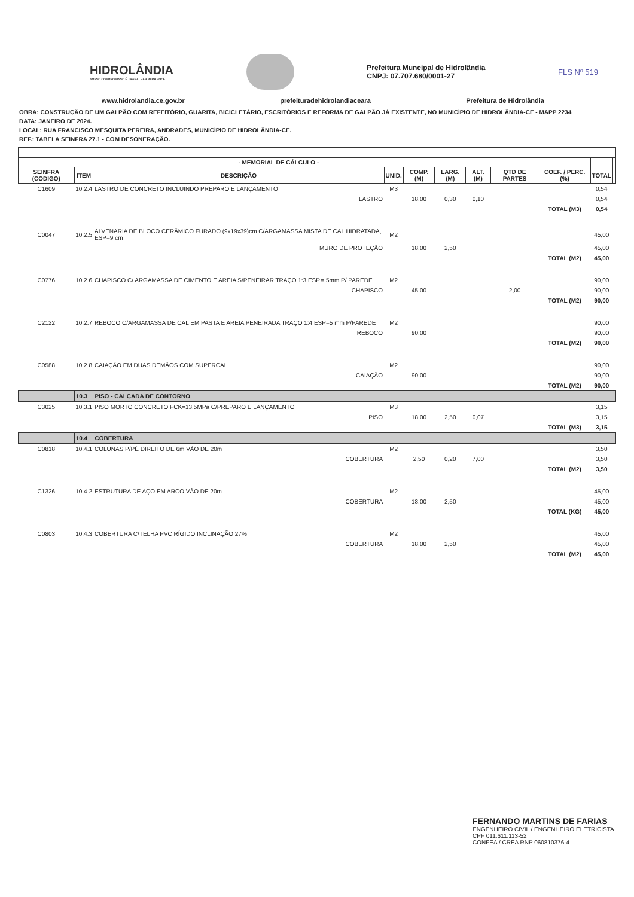HIDROLÂNDIA
NOSSO COMPROMISSO É TRABALHAR PARA VOCÊ
Prefeitura Muncipal de Hidrolândia
CNPJ: 07.707.680/0001-27
FLS Nº 519
www.hidrolandia.ce.gov.br prefeituradehidrolandiaceara Prefeitura de Hidrolândia
OBRA: CONSTRUÇÃO DE UM GALPÃO COM REFEITÓRIO, GUARITA, BICICLETÁRIO, ESCRITÓRIOS E REFORMA DE GALPÃO JÁ EXISTENTE, NO MUNICÍPIO DE HIDROLÂNDIA-CE - MAPP 2234
DATA: JANEIRO DE 2024.
LOCAL: RUA FRANCISCO MESQUITA PEREIRA, ANDRADES, MUNICÍPIO DE HIDROLÂNDIA-CE.
REF.: TABELA SEINFRA 27.1 - COM DESONERAÇÃO.
| - MEMORIAL DE CÁLCULO - | | | | | | | | | | |
| --- | --- | --- | --- | --- | --- | --- | --- | --- | --- | --- |
| SEINFRA (CODIGO) | ITEM | DESCRIÇÃO | UNID. | COMP. (M) | LARG. (M) | ALT. (M) | QTD DE PARTES | COEF. / PERC. (%) | TOTAL | |
| C1609 | 10.2.4 | LASTRO DE CONCRETO INCLUINDO PREPARO E LANÇAMENTO | M3 | | | | | | 0,54 | |
| | | LASTRO | | 18,00 | 0,30 | 0,10 | | | 0,54 | |
| | | | | | | | | TOTAL (M3) | 0,54 | |
| C0047 | 10.2.5 | ALVENARIA DE BLOCO CERÂMICO FURADO (9x19x39)cm C/ARGAMASSA MISTA DE CAL HIDRATADA, ESP=9 cm | M2 | | | | | | 45,00 | |
| | | MURO DE PROTEÇÃO | | 18,00 | 2,50 | | | | 45,00 | |
| | | | | | | | | TOTAL (M2) | 45,00 | |
| C0776 | 10.2.6 | CHAPISCO C/ ARGAMASSA DE CIMENTO E AREIA S/PENEIRAR TRAÇO 1:3 ESP.= 5mm P/ PAREDE | M2 | | | | | | 90,00 | |
| | | CHAPISCO | | 45,00 | | | 2,00 | | 90,00 | |
| | | | | | | | | TOTAL (M2) | 90,00 | |
| C2122 | 10.2.7 | REBOCO C/ARGAMASSA DE CAL EM PASTA E AREIA PENEIRADA TRAÇO 1:4 ESP=5 mm P/PAREDE | M2 | | | | | | 90,00 | |
| | | REBOCO | | 90,00 | | | | | 90,00 | |
| | | | | | | | | TOTAL (M2) | 90,00 | |
| C0588 | 10.2.8 | CAIAÇÃO EM DUAS DEMÃOS COM SUPERCAL | M2 | | | | | | 90,00 | |
| | | CAIAÇÃO | | 90,00 | | | | | 90,00 | |
| | | | | | | | | TOTAL (M2) | 90,00 | |
| | 10.3 | PISO - CALÇADA DE CONTORNO | | | | | | | | |
| C3025 | 10.3.1 | PISO MORTO CONCRETO FCK=13,5MPa C/PREPARO E LANÇAMENTO | M3 | | | | | | 3,15 | |
| | | PISO | | 18,00 | 2,50 | 0,07 | | | 3,15 | |
| | | | | | | | | TOTAL (M3) | 3,15 | |
| | 10.4 | COBERTURA | | | | | | | | |
| C0818 | 10.4.1 | COLUNAS P/PÉ DIREITO DE 6m VÃO DE 20m | M2 | | | | | | 3,50 | |
| | | COBERTURA | | 2,50 | 0,20 | 7,00 | | | 3,50 | |
| | | | | | | | | TOTAL (M2) | 3,50 | |
| C1326 | 10.4.2 | ESTRUTURA DE AÇO EM ARCO VÃO DE 20m | M2 | | | | | | 45,00 | |
| | | COBERTURA | | 18,00 | 2,50 | | | | 45,00 | |
| | | | | | | | | TOTAL (KG) | 45,00 | |
| C0803 | 10.4.3 | COBERTURA C/TELHA PVC RÍGIDO INCLINAÇÃO 27% | M2 | | | | | | 45,00 | |
| | | COBERTURA | | 18,00 | 2,50 | | | | 45,00 | |
| | | | | | | | | TOTAL (M2) | 45,00 | |
FERNANDO MARTINS DE FARIAS
ENGENHEIRO CIVIL / ENGENHEIRO ELETRICISTA
CPF 011.611.113-52
CONFEA / CREA RNP 060810376-4